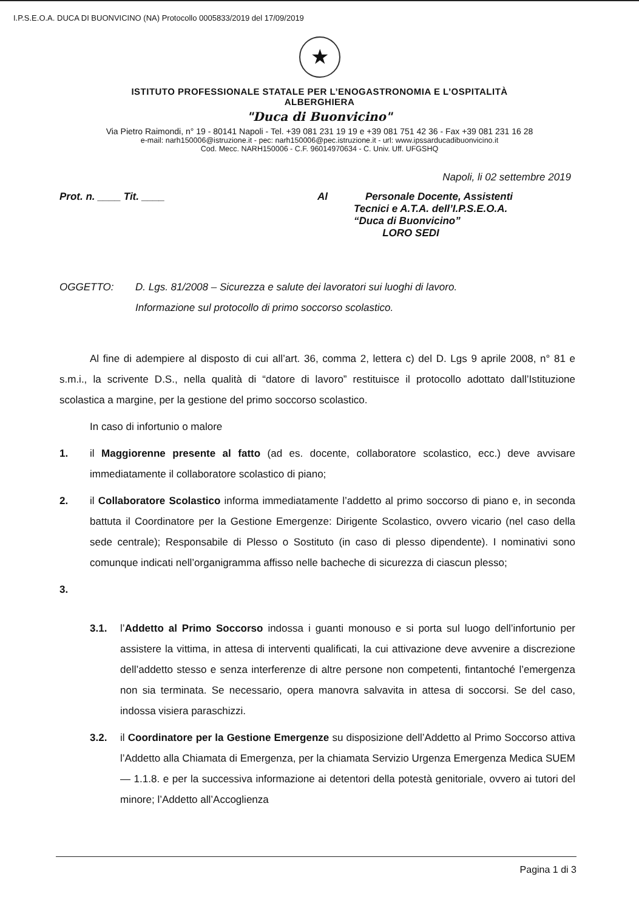I.P.S.E.O.A. DUCA DI BUONVICINO (NA) Protocollo 0005833/2019 del 17/09/2019
★
ISTITUTO PROFESSIONALE STATALE PER L’ENOGASTRONOMIA E L’OSPITALITÀ
ALBERGHIERA
"Duca di Buonvicino"
Via Pietro Raimondi, n° 19 - 80141 Napoli - Tel. +39 081 231 19 19 e +39 081 751 42 36 - Fax +39 081 231 16 28
e-mail: narh150006@istruzione.it - pec: narh150006@pec.istruzione.it - url: www.ipssarducadibuonvicino.it
Cod. Mecc. NARH150006 - C.F. 96014970634 - C. Univ. Uff. UFGSHQ
Napoli, li 02 settembre 2019
Prot. n. ____ Tit. ____ Al Personale Docente, Assistenti
Tecnici e A.T.A. dell’I.P.S.E.O.A.
“Duca di Buonvicino”
LORO SEDI
OGGETTO: D. Lgs. 81/2008 – Sicurezza e salute dei lavoratori sui luoghi di lavoro.
Informazione sul protocollo di primo soccorso scolastico.
Al fine di adempiere al disposto di cui all’art. 36, comma 2, lettera c) del D. Lgs 9 aprile 2008, n° 81 e s.m.i., la scrivente D.S., nella qualità di “datore di lavoro” restituisce il protocollo adottato dall’Istituzione scolastica a margine, per la gestione del primo soccorso scolastico.
In caso di infortunio o malore
1. il Maggiorenne presente al fatto (ad es. docente, collaboratore scolastico, ecc.) deve avvisare immediatamente il collaboratore scolastico di piano;
2. il Collaboratore Scolastico informa immediatamente l’addetto al primo soccorso di piano e, in seconda battuta il Coordinatore per la Gestione Emergenze: Dirigente Scolastico, ovvero vicario (nel caso della sede centrale); Responsabile di Plesso o Sostituto (in caso di plesso dipendente). I nominativi sono comunque indicati nell’organigramma affisso nelle bacheche di sicurezza di ciascun plesso;
3.
3.1. l’Addetto al Primo Soccorso indossa i guanti monouso e si porta sul luogo dell’infortunio per assistere la vittima, in attesa di interventi qualificati, la cui attivazione deve avvenire a discrezione dell’addetto stesso e senza interferenze di altre persone non competenti, fintantoché l’emergenza non sia terminata. Se necessario, opera manovra salvavita in attesa di soccorsi. Se del caso, indossa visiera paraschizzi.
3.2. il Coordinatore per la Gestione Emergenze su disposizione dell’Addetto al Primo Soccorso attiva l’Addetto alla Chiamata di Emergenza, per la chiamata Servizio Urgenza Emergenza Medica SUEM — 1.1.8. e per la successiva informazione ai detentori della potestà genitoriale, ovvero ai tutori del minore; l’Addetto all’Accoglienza
Pagina 1 di 3